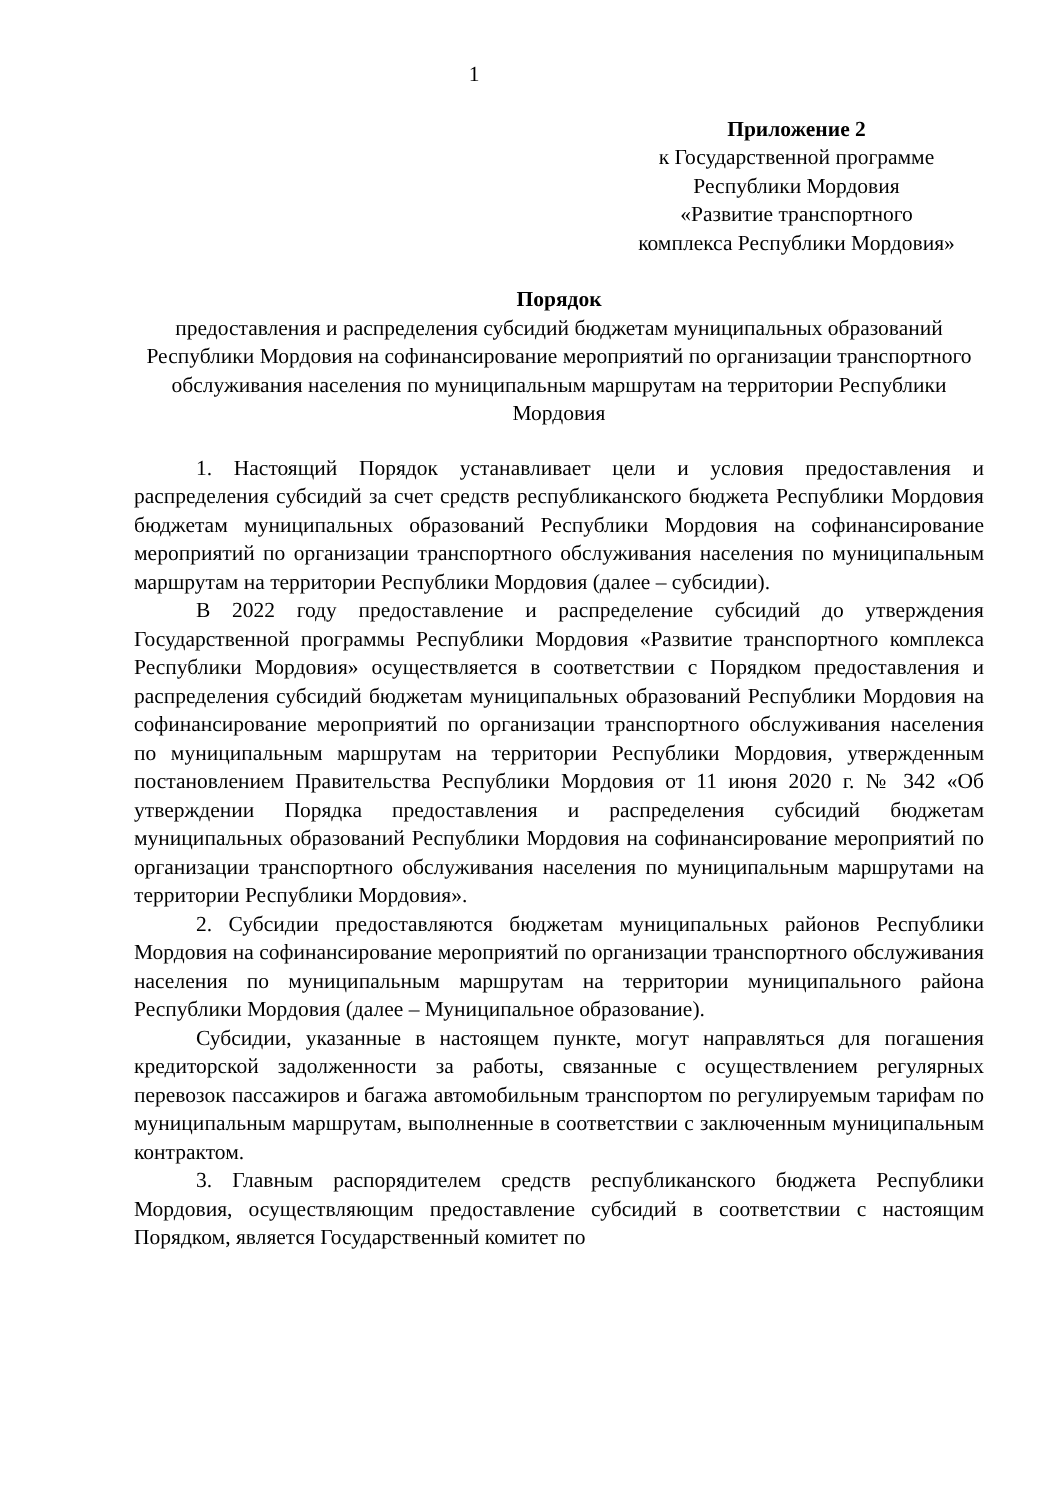1
Приложение 2
к Государственной программе
Республики Мордовия
«Развитие транспортного
комплекса Республики Мордовия»
Порядок
предоставления и распределения субсидий бюджетам муниципальных образований Республики Мордовия на софинансирование мероприятий по организации транспортного обслуживания населения по муниципальным маршрутам на территории Республики Мордовия
1. Настоящий Порядок устанавливает цели и условия предоставления и распределения субсидий за счет средств республиканского бюджета Республики Мордовия бюджетам муниципальных образований Республики Мордовия на софинансирование мероприятий по организации транспортного обслуживания населения по муниципальным маршрутам на территории Республики Мордовия (далее – субсидии).
В 2022 году предоставление и распределение субсидий до утверждения Государственной программы Республики Мордовия «Развитие транспортного комплекса Республики Мордовия» осуществляется в соответствии с Порядком предоставления и распределения субсидий бюджетам муниципальных образований Республики Мордовия на софинансирование мероприятий по организации транспортного обслуживания населения по муниципальным маршрутам на территории Республики Мордовия, утвержденным постановлением Правительства Республики Мордовия от 11 июня 2020 г. № 342 «Об утверждении Порядка предоставления и распределения субсидий бюджетам муниципальных образований Республики Мордовия на софинансирование мероприятий по организации транспортного обслуживания населения по муниципальным маршрутами на территории Республики Мордовия».
2. Субсидии предоставляются бюджетам муниципальных районов Республики Мордовия на софинансирование мероприятий по организации транспортного обслуживания населения по муниципальным маршрутам на территории муниципального района Республики Мордовия (далее – Муниципальное образование).
Субсидии, указанные в настоящем пункте, могут направляться для погашения кредиторской задолженности за работы, связанные с осуществлением регулярных перевозок пассажиров и багажа автомобильным транспортом по регулируемым тарифам по муниципальным маршрутам, выполненные в соответствии с заключенным муниципальным контрактом.
3. Главным распорядителем средств республиканского бюджета Республики Мордовия, осуществляющим предоставление субсидий в соответствии с настоящим Порядком, является Государственный комитет по